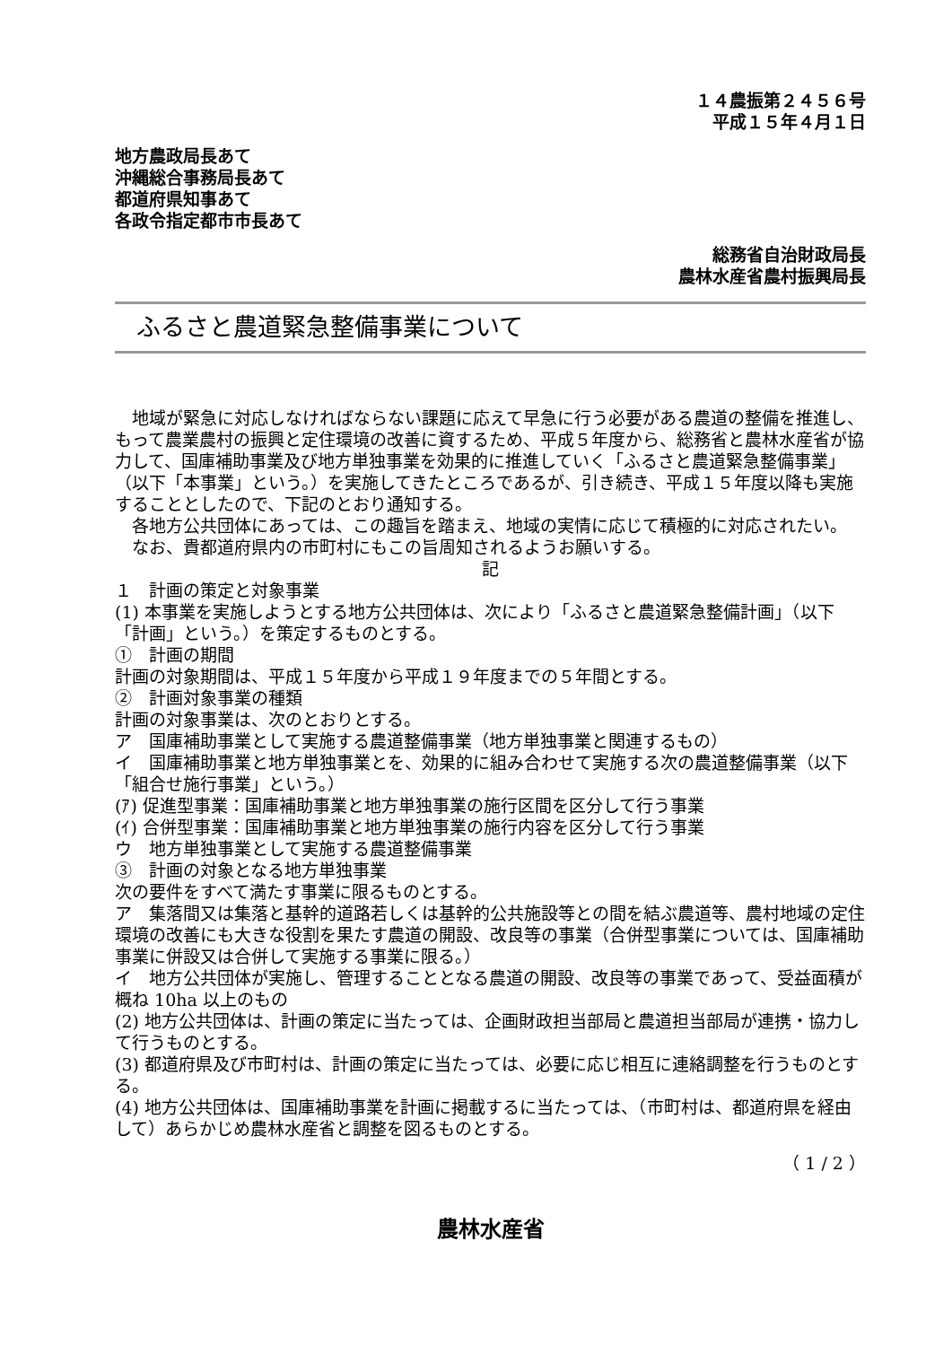１４農振第２４５６号
平成１５年４月１日
地方農政局長あて
沖縄総合事務局長あて
都道府県知事あて
各政令指定都市市長あて
総務省自治財政局長
農林水産省農村振興局長
ふるさと農道緊急整備事業について
　地域が緊急に対応しなければならない課題に応えて早急に行う必要がある農道の整備を推進し、もって農業農村の振興と定住環境の改善に資するため、平成５年度から、総務省と農林水産省が協力して、国庫補助事業及び地方単独事業を効果的に推進していく「ふるさと農道緊急整備事業」（以下「本事業」という。）を実施してきたところであるが、引き続き、平成１５年度以降も実施することとしたので、下記のとおり通知する。
　各地方公共団体にあっては、この趣旨を踏まえ、地域の実情に応じて積極的に対応されたい。
　なお、貴都道府県内の市町村にもこの旨周知されるようお願いする。
記
１　計画の策定と対象事業
(1) 本事業を実施しようとする地方公共団体は、次により「ふるさと農道緊急整備計画」（以下「計画」という。）を策定するものとする。
①　計画の期間
計画の対象期間は、平成１５年度から平成１９年度までの５年間とする。
②　計画対象事業の種類
計画の対象事業は、次のとおりとする。
ア　国庫補助事業として実施する農道整備事業（地方単独事業と関連するもの）
イ　国庫補助事業と地方単独事業とを、効果的に組み合わせて実施する次の農道整備事業（以下「組合せ施行事業」という。）
(ｱ) 促進型事業：国庫補助事業と地方単独事業の施行区間を区分して行う事業
(ｲ) 合併型事業：国庫補助事業と地方単独事業の施行内容を区分して行う事業
ウ　地方単独事業として実施する農道整備事業
③　計画の対象となる地方単独事業
次の要件をすべて満たす事業に限るものとする。
ア　集落間又は集落と基幹的道路若しくは基幹的公共施設等との間を結ぶ農道等、農村地域の定住環境の改善にも大きな役割を果たす農道の開設、改良等の事業（合併型事業については、国庫補助事業に併設又は合併して実施する事業に限る。）
イ　地方公共団体が実施し、管理することとなる農道の開設、改良等の事業であって、受益面積が概ね 10ha 以上のもの
(2) 地方公共団体は、計画の策定に当たっては、企画財政担当部局と農道担当部局が連携・協力して行うものとする。
(3) 都道府県及び市町村は、計画の策定に当たっては、必要に応じ相互に連絡調整を行うものとする。
(4) 地方公共団体は、国庫補助事業を計画に掲載するに当たっては、（市町村は、都道府県を経由して）あらかじめ農林水産省と調整を図るものとする。
（ 1 / 2 ）
農林水産省